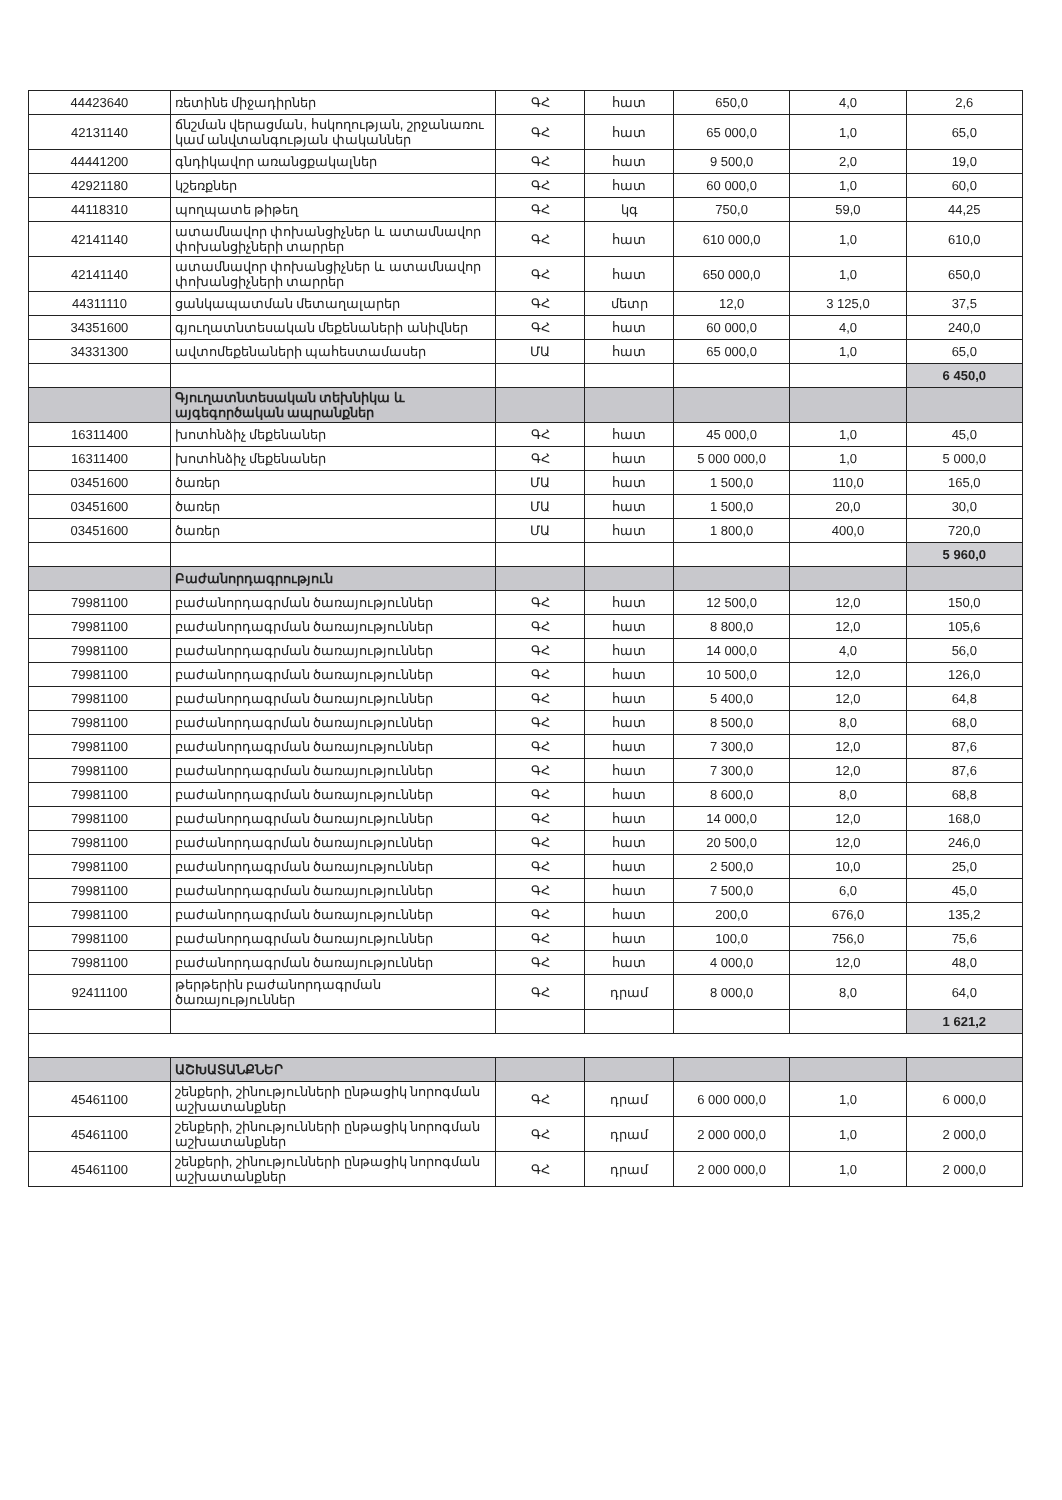| 44423640 | ռետինե միջադիրներ | ԳՀ | հատ | 650,0 | 4,0 | 2,6 |
| 42131140 | ճնշման վերացման, հսկողության, շրջանառու կամ անվտանգության փականներ | ԳՀ | հատ | 65 000,0 | 1,0 | 65,0 |
| 44441200 | գնդիկավոր առանցքակալներ | ԳՀ | հատ | 9 500,0 | 2,0 | 19,0 |
| 42921180 | կշեռքներ | ԳՀ | հատ | 60 000,0 | 1,0 | 60,0 |
| 44118310 | պողպատե թիթեղ | ԳՀ | կգ | 750,0 | 59,0 | 44,25 |
| 42141140 | ատամնավոր փոխանցիչներ և ատամնավոր փոխանցիչների տարրեր | ԳՀ | հատ | 610 000,0 | 1,0 | 610,0 |
| 42141140 | ատամնավոր փոխանցիչներ և ատամնավոր փոխանցիչների տարրեր | ԳՀ | հատ | 650 000,0 | 1,0 | 650,0 |
| 44311110 | ցանկապատման մետաղալարեր | ԳՀ | մետր | 12,0 | 3 125,0 | 37,5 |
| 34351600 | գյուղատնտեսական մեքենաների անիվներ | ԳՀ | հատ | 60 000,0 | 4,0 | 240,0 |
| 34331300 | ավտոմեքենաների պահեստամասեր | ՄԱ | հատ | 65 000,0 | 1,0 | 65,0 |
| | | | | | | 6 450,0 |
| | Գյուղատնտեսական տեխնիկա և այգեգործական ապրանքներ | | | | | |
| 16311400 | խոտհնձիչ մեքենաներ | ԳՀ | հատ | 45 000,0 | 1,0 | 45,0 |
| 16311400 | խոտհնձիչ մեքենաներ | ԳՀ | հատ | 5 000 000,0 | 1,0 | 5 000,0 |
| 03451600 | ծառեր | ՄԱ | հատ | 1 500,0 | 110,0 | 165,0 |
| 03451600 | ծառեր | ՄԱ | հատ | 1 500,0 | 20,0 | 30,0 |
| 03451600 | ծառեր | ՄԱ | հատ | 1 800,0 | 400,0 | 720,0 |
| | | | | | | 5 960,0 |
| | Բաժանորդագրություն | | | | | |
| 79981100 | բաժանորդագրման ծառայություններ | ԳՀ | հատ | 12 500,0 | 12,0 | 150,0 |
| 79981100 | բաժանորդագրման ծառայություններ | ԳՀ | հատ | 8 800,0 | 12,0 | 105,6 |
| 79981100 | բաժանորդագրման ծառայություններ | ԳՀ | հատ | 14 000,0 | 4,0 | 56,0 |
| 79981100 | բաժանորդագրման ծառայություններ | ԳՀ | հատ | 10 500,0 | 12,0 | 126,0 |
| 79981100 | բաժանորդագրման ծառայություններ | ԳՀ | հատ | 5 400,0 | 12,0 | 64,8 |
| 79981100 | բաժանորդագրման ծառայություններ | ԳՀ | հատ | 8 500,0 | 8,0 | 68,0 |
| 79981100 | բաժանորդագրման ծառայություններ | ԳՀ | հատ | 7 300,0 | 12,0 | 87,6 |
| 79981100 | բաժանորդագրման ծառայություններ | ԳՀ | հատ | 7 300,0 | 12,0 | 87,6 |
| 79981100 | բաժանորդագրման ծառայություններ | ԳՀ | հատ | 8 600,0 | 8,0 | 68,8 |
| 79981100 | բաժանորդագրման ծառայություններ | ԳՀ | հատ | 14 000,0 | 12,0 | 168,0 |
| 79981100 | բաժանորդագրման ծառայություններ | ԳՀ | հատ | 20 500,0 | 12,0 | 246,0 |
| 79981100 | բաժանորդագրման ծառայություններ | ԳՀ | հատ | 2 500,0 | 10,0 | 25,0 |
| 79981100 | բաժանորդագրման ծառայություններ | ԳՀ | հատ | 7 500,0 | 6,0 | 45,0 |
| 79981100 | բաժանորդագրման ծառայություններ | ԳՀ | հատ | 200,0 | 676,0 | 135,2 |
| 79981100 | բաժանորդագրման ծառայություններ | ԳՀ | հատ | 100,0 | 756,0 | 75,6 |
| 79981100 | բաժանորդագրման ծառայություններ | ԳՀ | հատ | 4 000,0 | 12,0 | 48,0 |
| 92411100 | թերթերին բաժանորդագրման ծառայություններ | ԳՀ | դրամ | 8 000,0 | 8,0 | 64,0 |
| | | | | | | 1 621,2 |
| | ԱՇԽԱՏԱՆՔՆԵՐ | | | | | |
| 45461100 | շենքերի, շինությունների ընթացիկ նորոգման աշխատանքներ | ԳՀ | դրամ | 6 000 000,0 | 1,0 | 6 000,0 |
| 45461100 | շենքերի, շինությունների ընթացիկ նորոգման աշխատանքներ | ԳՀ | դրամ | 2 000 000,0 | 1,0 | 2 000,0 |
| 45461100 | շենքերի, շինությունների ընթացիկ նորոգման աշխատանքներ | ԳՀ | դրամ | 2 000 000,0 | 1,0 | 2 000,0 |